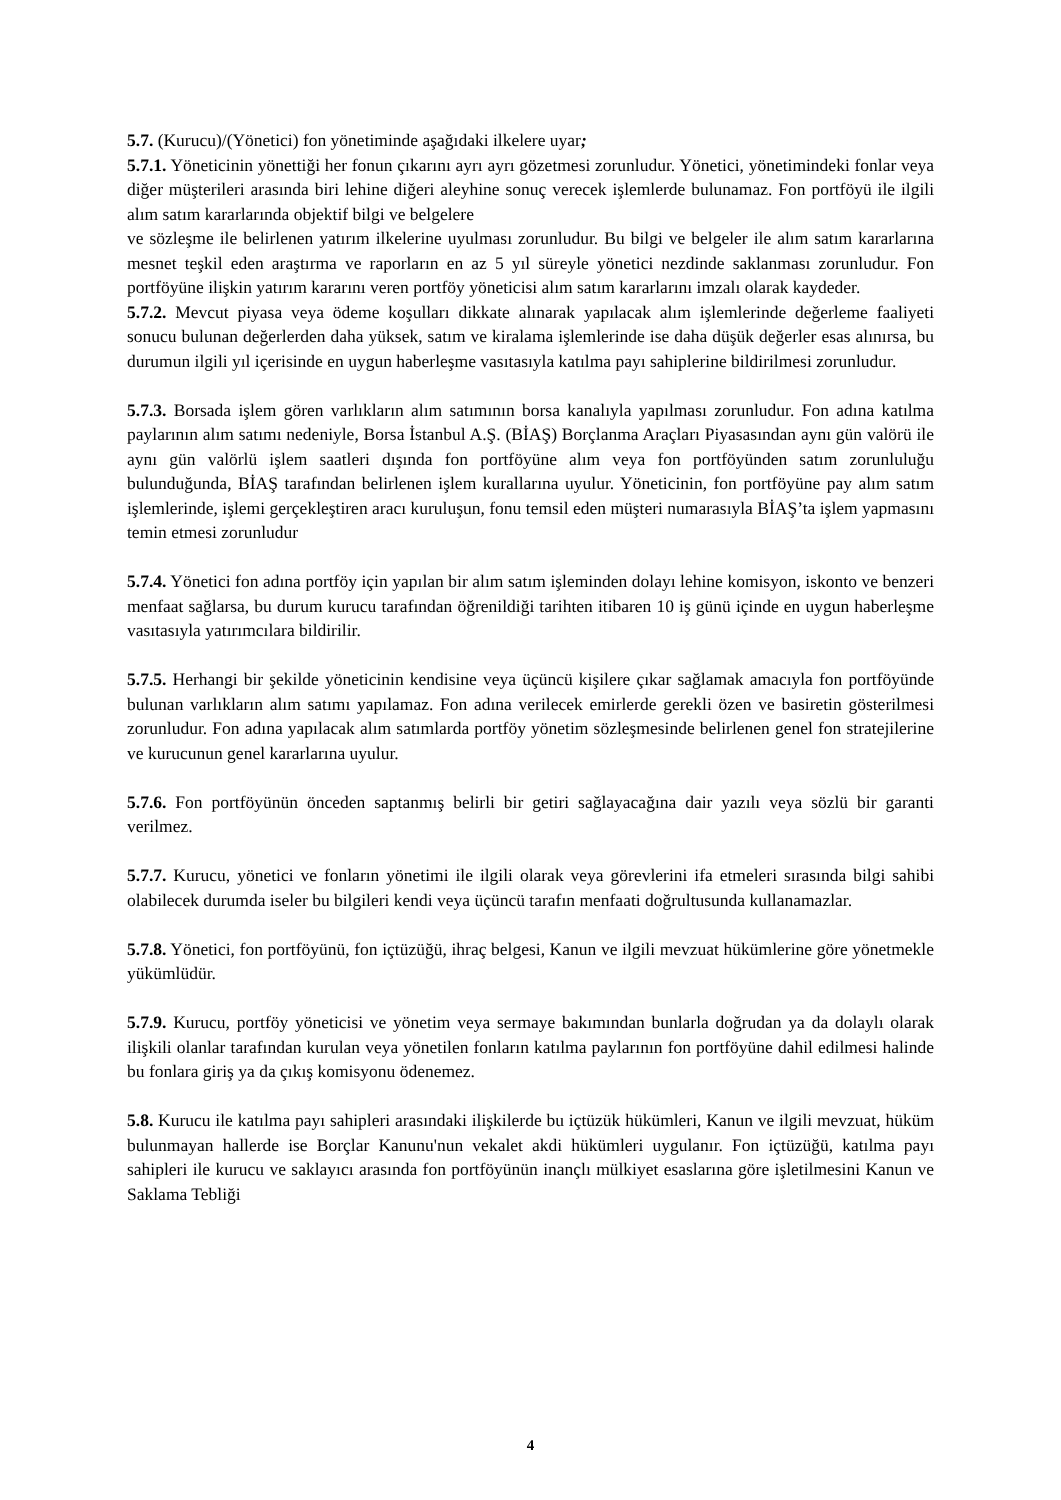5.7. (Kurucu)/(Yönetici) fon yönetiminde aşağıdaki ilkelere uyar;
5.7.1. Yöneticinin yönettiği her fonun çıkarını ayrı ayrı gözetmesi zorunludur. Yönetici, yönetimindeki fonlar veya diğer müşterileri arasında biri lehine diğeri aleyhine sonuç verecek işlemlerde bulunamaz. Fon portföyü ile ilgili alım satım kararlarında objektif bilgi ve belgelere
ve sözleşme ile belirlenen yatırım ilkelerine uyulması zorunludur. Bu bilgi ve belgeler ile alım satım kararlarına mesnet teşkil eden araştırma ve raporların en az 5 yıl süreyle yönetici nezdinde saklanması zorunludur. Fon portföyüne ilişkin yatırım kararını veren portföy yöneticisi alım satım kararlarını imzalı olarak kaydeder.
5.7.2. Mevcut piyasa veya ödeme koşulları dikkate alınarak yapılacak alım işlemlerinde değerleme faaliyeti sonucu bulunan değerlerden daha yüksek, satım ve kiralama işlemlerinde ise daha düşük değerler esas alınırsa, bu durumun ilgili yıl içerisinde en uygun haberleşme vasıtasıyla katılma payı sahiplerine bildirilmesi zorunludur.
5.7.3. Borsada işlem gören varlıkların alım satımının borsa kanalıyla yapılması zorunludur. Fon adına katılma paylarının alım satımı nedeniyle, Borsa İstanbul A.Ş. (BİAŞ) Borçlanma Araçları Piyasasından aynı gün valörü ile aynı gün valörlü işlem saatleri dışında fon portföyüne alım veya fon portföyünden satım zorunluluğu bulunduğunda, BİAŞ tarafından belirlenen işlem kurallarına uyulur. Yöneticinin, fon portföyüne pay alım satım işlemlerinde, işlemi gerçekleştiren aracı kuruluşun, fonu temsil eden müşteri numarasıyla BİAŞ’ta işlem yapmasını temin etmesi zorunludur
5.7.4. Yönetici fon adına portföy için yapılan bir alım satım işleminden dolayı lehine komisyon, iskonto ve benzeri menfaat sağlarsa, bu durum kurucu tarafından öğrenildiği tarihten itibaren 10 iş günü içinde en uygun haberleşme vasıtasıyla yatırımcılara bildirilir.
5.7.5. Herhangi bir şekilde yöneticinin kendisine veya üçüncü kişilere çıkar sağlamak amacıyla fon portföyünde bulunan varlıkların alım satımı yapılamaz. Fon adına verilecek emirlerde gerekli özen ve basiretin gösterilmesi zorunludur. Fon adına yapılacak alım satımlarda portföy yönetim sözleşmesinde belirlenen genel fon stratejilerine ve kurucunun genel kararlarına uyulur.
5.7.6. Fon portföyünün önceden saptanmış belirli bir getiri sağlayacağına dair yazılı veya sözlü bir garanti verilmez.
5.7.7. Kurucu, yönetici ve fonların yönetimi ile ilgili olarak veya görevlerini ifa etmeleri sırasında bilgi sahibi olabilecek durumda iseler bu bilgileri kendi veya üçüncü tarafın menfaati doğrultusunda kullanamazlar.
5.7.8. Yönetici, fon portföyünü, fon içtüzüğü, ihraç belgesi, Kanun ve ilgili mevzuat hükümlerine göre yönetmekle yükümlüdür.
5.7.9. Kurucu, portföy yöneticisi ve yönetim veya sermaye bakımından bunlarla doğrudan ya da dolaylı olarak ilişkili olanlar tarafından kurulan veya yönetilen fonların katılma paylarının fon portföyüne dahil edilmesi halinde bu fonlara giriş ya da çıkış komisyonu ödenemez.
5.8. Kurucu ile katılma payı sahipleri arasındaki ilişkilerde bu içtüzük hükümleri, Kanun ve ilgili mevzuat, hüküm bulunmayan hallerde ise Borçlar Kanunu'nun vekalet akdi hükümleri uygulanır. Fon içtüzüğü, katılma payı sahipleri ile kurucu ve saklayıcı arasında fon portföyünün inançlı mülkiyet esaslarına göre işletilmesini Kanun ve Saklama Tebliği
4